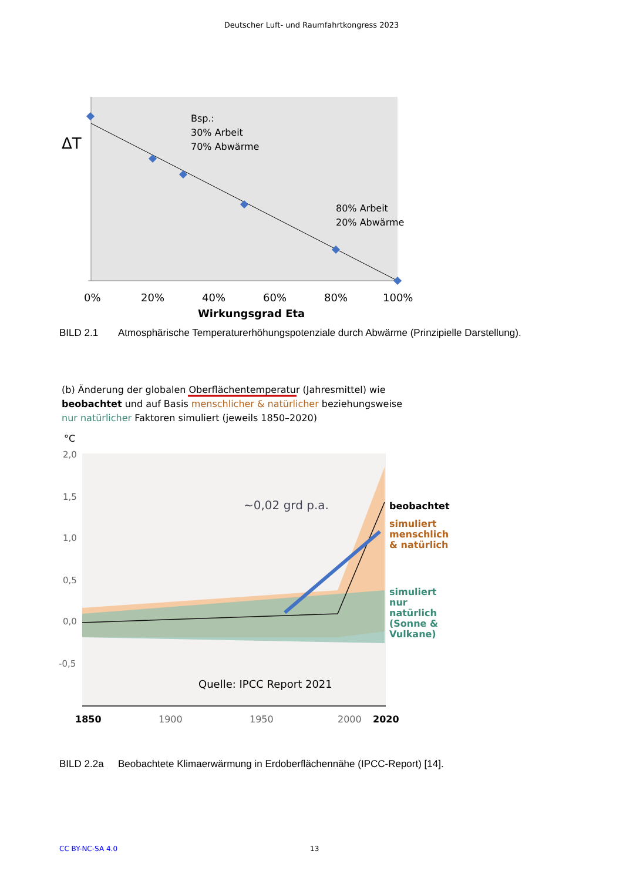Deutscher Luft- und Raumfahrtkongress 2023
ΔT
Bsp.:
30% Arbeit
70% Abwärme
80% Arbeit
20% Abwärme
0%
20%
40%
60%
80%
100%
Wirkungsgrad Eta
BILD 2.1 Atmosphärische Temperaturerhöhungspotenziale durch Abwärme (Prinzipielle Darstellung).
(b) Änderung der globalen Oberflächentemperatur (Jahresmittel) wie
beobachtet und auf Basis menschlicher & natürlicher beziehungsweise
nur natürlicher Faktoren simuliert (jeweils 1850–2020)
°C
2,0
1,5
1,0
0,5
0,0
-0,5
~0,02 grd p.a.
beobachtet
simuliert
menschlich
& natürlich
simuliert
nur
natürlich
(Sonne &
Vulkane)
Quelle: IPCC Report 2021
1850
1900
1950
2000
2020
BILD 2.2a Beobachtete Klimaerwärmung in Erdoberflächennähe (IPCC-Report) [14].
CC BY-NC-SA 4.0 13